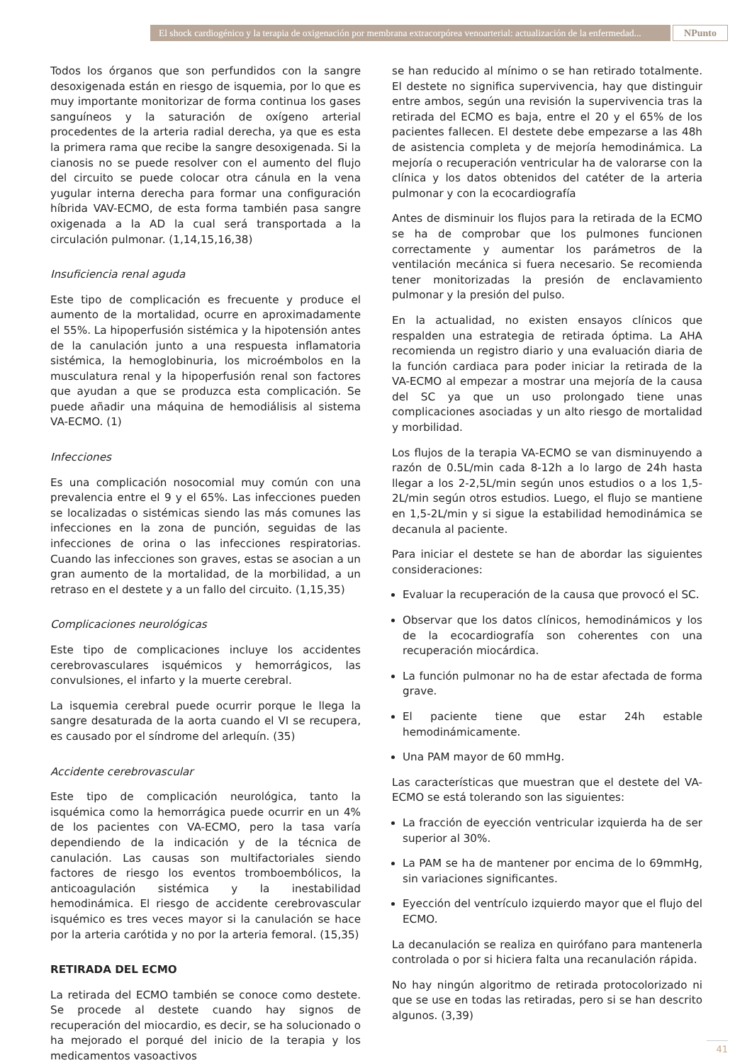El shock cardiogénico y la terapia de oxigenación por membrana extracorpórea venoarterial: actualización de la enfermedad...
NPunto
Todos los órganos que son perfundidos con la sangre desoxigenada están en riesgo de isquemia, por lo que es muy importante monitorizar de forma continua los gases sanguíneos y la saturación de oxígeno arterial procedentes de la arteria radial derecha, ya que es esta la primera rama que recibe la sangre desoxigenada. Si la cianosis no se puede resolver con el aumento del flujo del circuito se puede colocar otra cánula en la vena yugular interna derecha para formar una configuración híbrida VAV-ECMO, de esta forma también pasa sangre oxigenada a la AD la cual será transportada a la circulación pulmonar. (1,14,15,16,38)
Insuficiencia renal aguda
Este tipo de complicación es frecuente y produce el aumento de la mortalidad, ocurre en aproximadamente el 55%. La hipoperfusión sistémica y la hipotensión antes de la canulación junto a una respuesta inflamatoria sistémica, la hemoglobinuria, los microémbolos en la musculatura renal y la hipoperfusión renal son factores que ayudan a que se produzca esta complicación. Se puede añadir una máquina de hemodiálisis al sistema VA-ECMO. (1)
Infecciones
Es una complicación nosocomial muy común con una prevalencia entre el 9 y el 65%. Las infecciones pueden se localizadas o sistémicas siendo las más comunes las infecciones en la zona de punción, seguidas de las infecciones de orina o las infecciones respiratorias. Cuando las infecciones son graves, estas se asocian a un gran aumento de la mortalidad, de la morbilidad, a un retraso en el destete y a un fallo del circuito. (1,15,35)
Complicaciones neurológicas
Este tipo de complicaciones incluye los accidentes cerebrovasculares isquémicos y hemorrágicos, las convulsiones, el infarto y la muerte cerebral.
La isquemia cerebral puede ocurrir porque le llega la sangre desaturada de la aorta cuando el VI se recupera, es causado por el síndrome del arlequín. (35)
Accidente cerebrovascular
Este tipo de complicación neurológica, tanto la isquémica como la hemorrágica puede ocurrir en un 4% de los pacientes con VA-ECMO, pero la tasa varía dependiendo de la indicación y de la técnica de canulación. Las causas son multifactoriales siendo factores de riesgo los eventos tromboembólicos, la anticoagulación sistémica y la inestabilidad hemodinámica. El riesgo de accidente cerebrovascular isquémico es tres veces mayor si la canulación se hace por la arteria carótida y no por la arteria femoral. (15,35)
RETIRADA DEL ECMO
La retirada del ECMO también se conoce como destete. Se procede al destete cuando hay signos de recuperación del miocardio, es decir, se ha solucionado o ha mejorado el porqué del inicio de la terapia y los medicamentos vasoactivos
se han reducido al mínimo o se han retirado totalmente. El destete no significa supervivencia, hay que distinguir entre ambos, según una revisión la supervivencia tras la retirada del ECMO es baja, entre el 20 y el 65% de los pacientes fallecen. El destete debe empezarse a las 48h de asistencia completa y de mejoría hemodinámica. La mejoría o recuperación ventricular ha de valorarse con la clínica y los datos obtenidos del catéter de la arteria pulmonar y con la ecocardiografía
Antes de disminuir los flujos para la retirada de la ECMO se ha de comprobar que los pulmones funcionen correctamente y aumentar los parámetros de la ventilación mecánica si fuera necesario. Se recomienda tener monitorizadas la presión de enclavamiento pulmonar y la presión del pulso.
En la actualidad, no existen ensayos clínicos que respalden una estrategia de retirada óptima. La AHA recomienda un registro diario y una evaluación diaria de la función cardiaca para poder iniciar la retirada de la VA-ECMO al empezar a mostrar una mejoría de la causa del SC ya que un uso prolongado tiene unas complicaciones asociadas y un alto riesgo de mortalidad y morbilidad.
Los flujos de la terapia VA-ECMO se van disminuyendo a razón de 0.5L/min cada 8-12h a lo largo de 24h hasta llegar a los 2-2,5L/min según unos estudios o a los 1,5-2L/min según otros estudios. Luego, el flujo se mantiene en 1,5-2L/min y si sigue la estabilidad hemodinámica se decanula al paciente.
Para iniciar el destete se han de abordar las siguientes consideraciones:
Evaluar la recuperación de la causa que provocó el SC.
Observar que los datos clínicos, hemodinámicos y los de la ecocardiografía son coherentes con una recuperación miocárdica.
La función pulmonar no ha de estar afectada de forma grave.
El paciente tiene que estar 24h estable hemodinámicamente.
Una PAM mayor de 60 mmHg.
Las características que muestran que el destete del VA-ECMO se está tolerando son las siguientes:
La fracción de eyección ventricular izquierda ha de ser superior al 30%.
La PAM se ha de mantener por encima de lo 69mmHg, sin variaciones significantes.
Eyección del ventrículo izquierdo mayor que el flujo del ECMO.
La decanulación se realiza en quirófano para mantenerla controlada o por si hiciera falta una recanulación rápida.
No hay ningún algoritmo de retirada protocolorizado ni que se use en todas las retiradas, pero si se han descrito algunos. (3,39)
41